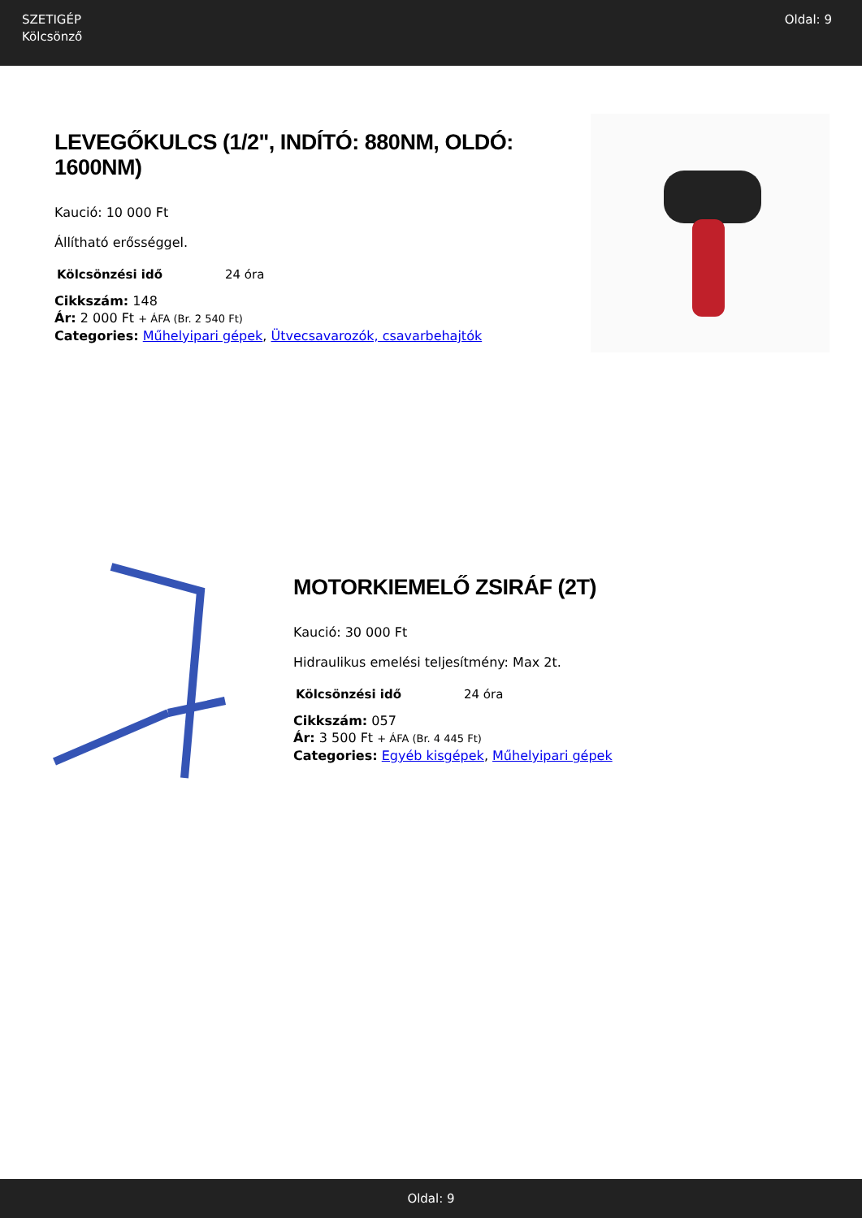SZETIGÉP
Kölcsönző
Oldal: 9
LEVEGŐKULCS (1/2", INDÍTÓ: 880NM, OLDÓ: 1600NM)
Kaució: 10 000 Ft
Állítható erősséggel.
| Kölcsönzési idő | 24 óra |
Cikkszám: 148
Ár: 2 000 Ft + ÁFA (Br. 2 540 Ft)
Categories: Műhelyipari gépek, Ütvecsavarozók, csavarbehajtók
MOTORKIEMELŐ ZSIRÁF (2T)
Kaució: 30 000 Ft
Hidraulikus emelési teljesítmény: Max 2t.
| Kölcsönzési idő | 24 óra |
Cikkszám: 057
Ár: 3 500 Ft + ÁFA (Br. 4 445 Ft)
Categories: Egyéb kisgépek, Műhelyipari gépek
Oldal: 9